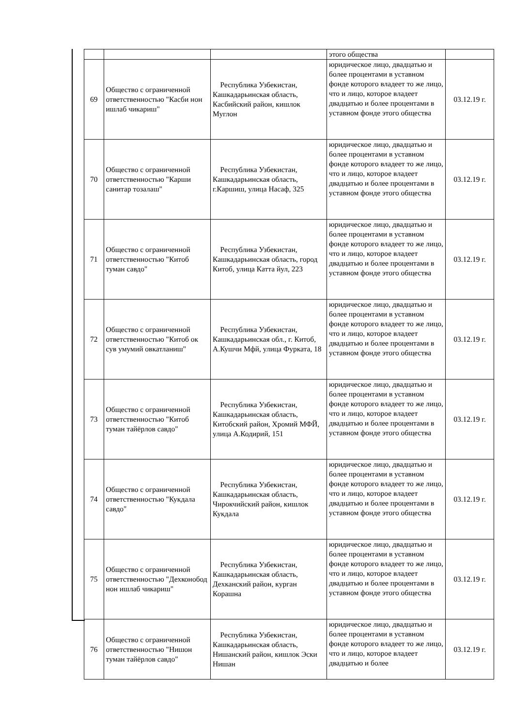| | | | этого общества | |
| 69 | Общество с ограниченной ответственностью "Касби нон ишлаб чикариш" | Республика Узбекистан, Кашкадарьинская область, Касбийский район, кишлок Муглон | юридическое лицо, двадцатью и более процентами в уставном фонде которого владеет то же лицо, что и лицо, которое владеет двадцатью и более процентами в уставном фонде этого общества | 03.12.19 г. |
| 70 | Общество с ограниченной ответственностью "Карши санитар тозалаш" | Республика Узбекистан, Кашкадарьинская область, г.Каршиш, улица Насаф, 325 | юридическое лицо, двадцатью и более процентами в уставном фонде которого владеет то же лицо, что и лицо, которое владеет двадцатью и более процентами в уставном фонде этого общества | 03.12.19 г. |
| 71 | Общество с ограниченной ответственностью "Китоб туман савдо" | Республика Узбекистан, Кашкадарьинская область, город Китоб, улица Катта йул, 223 | юридическое лицо, двадцатью и более процентами в уставном фонде которого владеет то же лицо, что и лицо, которое владеет двадцатью и более процентами в уставном фонде этого общества | 03.12.19 г. |
| 72 | Общество с ограниченной ответственностью "Китоб ок сув умумий овкатланиш" | Республика Узбекистан, Кашкадарьинская обл., г. Китоб, А.Кушчи Мфй, улица Фурката, 18 | юридическое лицо, двадцатью и более процентами в уставном фонде которого владеет то же лицо, что и лицо, которое владеет двадцатью и более процентами в уставном фонде этого общества | 03.12.19 г. |
| 73 | Общество с ограниченной ответственностью "Китоб туман тайёрлов савдо" | Республика Узбекистан, Кашкадарьинская область, Китобский район, Хромий МФЙ, улица А.Кодирий, 151 | юридическое лицо, двадцатью и более процентами в уставном фонде которого владеет то же лицо, что и лицо, которое владеет двадцатью и более процентами в уставном фонде этого общества | 03.12.19 г. |
| 74 | Общество с ограниченной ответственностью "Кукдала савдо" | Республика Узбекистан, Кашкадарьинская область, Чирокчийский район, кишлок Кукдала | юридическое лицо, двадцатью и более процентами в уставном фонде которого владеет то же лицо, что и лицо, которое владеет двадцатью и более процентами в уставном фонде этого общества | 03.12.19 г. |
| 75 | Общество с ограниченной ответственностью "Дехконобод нон ишлаб чикариш" | Республика Узбекистан, Кашкадарьинская область, Дехканский район, курган Корашна | юридическое лицо, двадцатью и более процентами в уставном фонде которого владеет то же лицо, что и лицо, которое владеет двадцатью и более процентами в уставном фонде этого общества | 03.12.19 г. |
| 76 | Общество с ограниченной ответственностью "Нишон туман тайёрлов савдо" | Республика Узбекистан, Кашкадарьинская область, Нишанский район, кишлок Эски Нишан | юридическое лицо, двадцатью и более процентами в уставном фонде которого владеет то же лицо, что и лицо, которое владеет двадцатью и более | 03.12.19 г. |